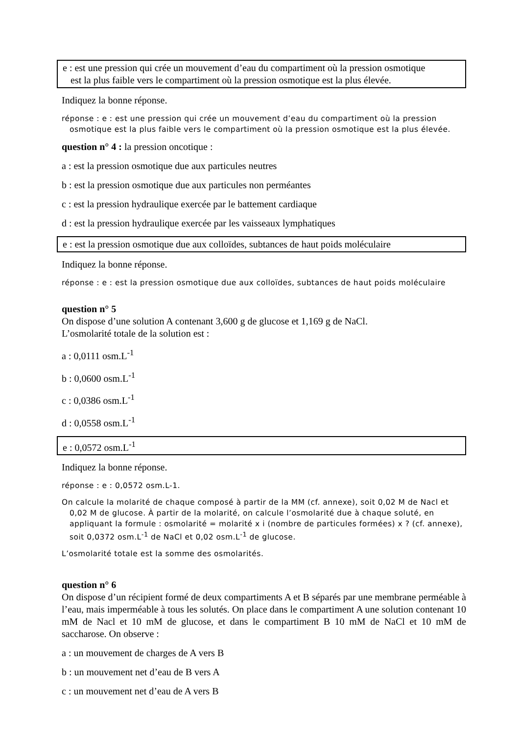e : est une pression qui crée un mouvement d’eau du compartiment où la pression osmotique
est la plus faible vers le compartiment où la pression osmotique est la plus élevée.
Indiquez la bonne réponse.
réponse : e : est une pression qui crée un mouvement d’eau du compartiment où la pression osmotique est la plus faible vers le compartiment où la pression osmotique est la plus élevée.
question n° 4 : la pression oncotique :
a : est la pression osmotique due aux particules neutres
b : est la pression osmotique due aux particules non perméantes
c : est la pression hydraulique exercée par le battement cardiaque
d : est la pression hydraulique exercée par les vaisseaux lymphatiques
e : est la pression osmotique due aux colloïdes, subtances de haut poids moléculaire
Indiquez la bonne réponse.
réponse : e : est la pression osmotique due aux colloïdes, subtances de haut poids moléculaire
question n° 5
On dispose d’une solution A contenant 3,600 g de glucose et 1,169 g de NaCl.
L’osmolarité totale de la solution est :
a : 0,0111 osm.L<sup>-1</sup>
b : 0,0600 osm.L<sup>-1</sup>
c : 0,0386 osm.L<sup>-1</sup>
d : 0,0558 osm.L<sup>-1</sup>
e : 0,0572 osm.L<sup>-1</sup>
Indiquez la bonne réponse.
réponse : e : 0,0572 osm.L-1.
On calcule la molarité de chaque composé à partir de la MM (cf. annexe), soit 0,02 M de Nacl et 0,02 M de glucose. À partir de la molarité, on calcule l’osmolarité due à chaque soluté, en appliquant la formule : osmolarité = molarité x i (nombre de particules formées) x ? (cf. annexe), soit 0,0372 osm.L<sup>-1</sup> de NaCl et 0,02 osm.L<sup>-1</sup> de glucose.
L’osmolarité totale est la somme des osmolarités.
question n° 6
On dispose d’un récipient formé de deux compartiments A et B séparés par une membrane perméable à l’eau, mais imperméable à tous les solutés. On place dans le compartiment A une solution contenant 10 mM de Nacl et 10 mM de glucose, et dans le compartiment B 10 mM de NaCl et 10 mM de saccharose. On observe :
a : un mouvement de charges de A vers B
b : un mouvement net d’eau de B vers A
c : un mouvement net d’eau de A vers B